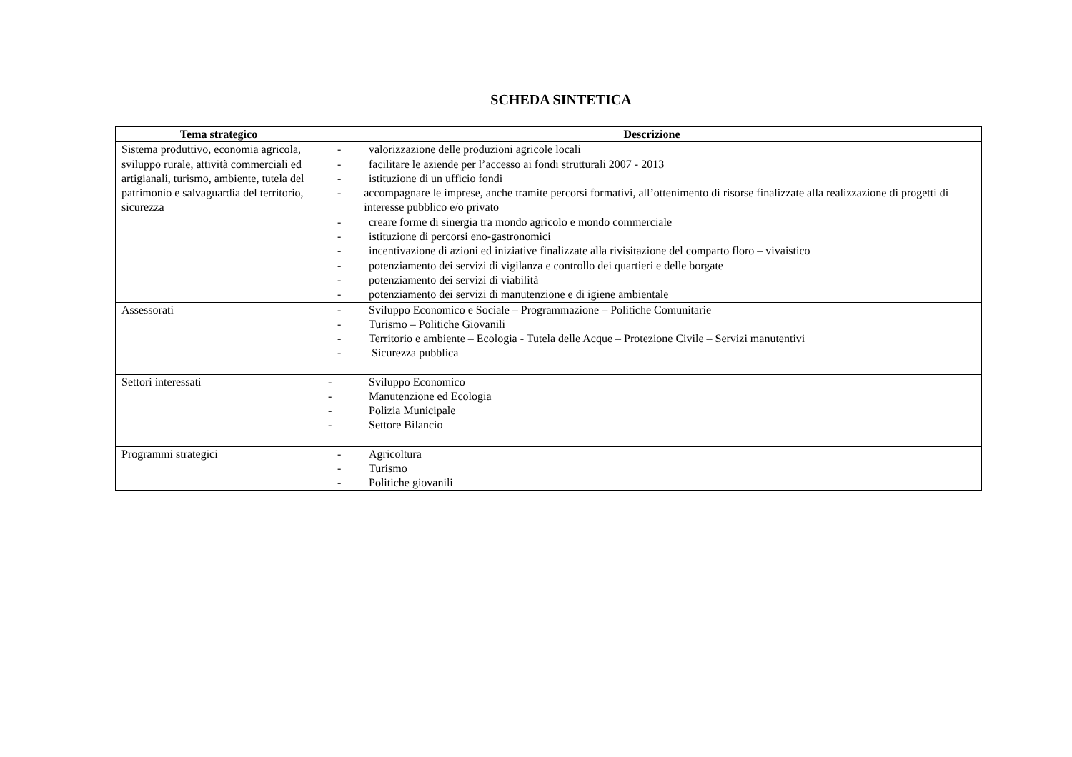SCHEDA SINTETICA
| Tema strategico | Descrizione |
| --- | --- |
| Sistema produttivo, economia agricola, sviluppo rurale, attività commerciali ed artigianali, turismo, ambiente, tutela del patrimonio e salvaguardia del territorio, sicurezza | - valorizzazione delle produzioni agricole locali - facilitare le aziende per l’accesso ai fondi strutturali 2007 - 2013 - istituzione di un ufficio fondi - accompagnare le imprese, anche tramite percorsi formativi, all’ottenimento di risorse finalizzate alla realizzazione di progetti di interesse pubblico e/o privato - creare forme di sinergia tra mondo agricolo e mondo commerciale - istituzione di percorsi eno-gastronomici - incentivazione di azioni ed iniziative finalizzate alla rivisitazione del comparto floro – vivaistico - potenziamento dei servizi di vigilanza e controllo dei quartieri e delle borgate - potenziamento dei servizi di viabilità - potenziamento dei servizi di manutenzione e di igiene ambientale |
| Assessorati | - Sviluppo Economico e Sociale – Programmazione – Politiche Comunitarie - Turismo – Politiche Giovanili - Territorio e ambiente – Ecologia - Tutela delle Acque – Protezione Civile – Servizi manutentivi - Sicurezza pubblica |
| Settori interessati | - Sviluppo Economico - Manutenzione ed Ecologia - Polizia Municipale - Settore Bilancio |
| Programmi strategici | - Agricoltura - Turismo - Politiche giovanili |